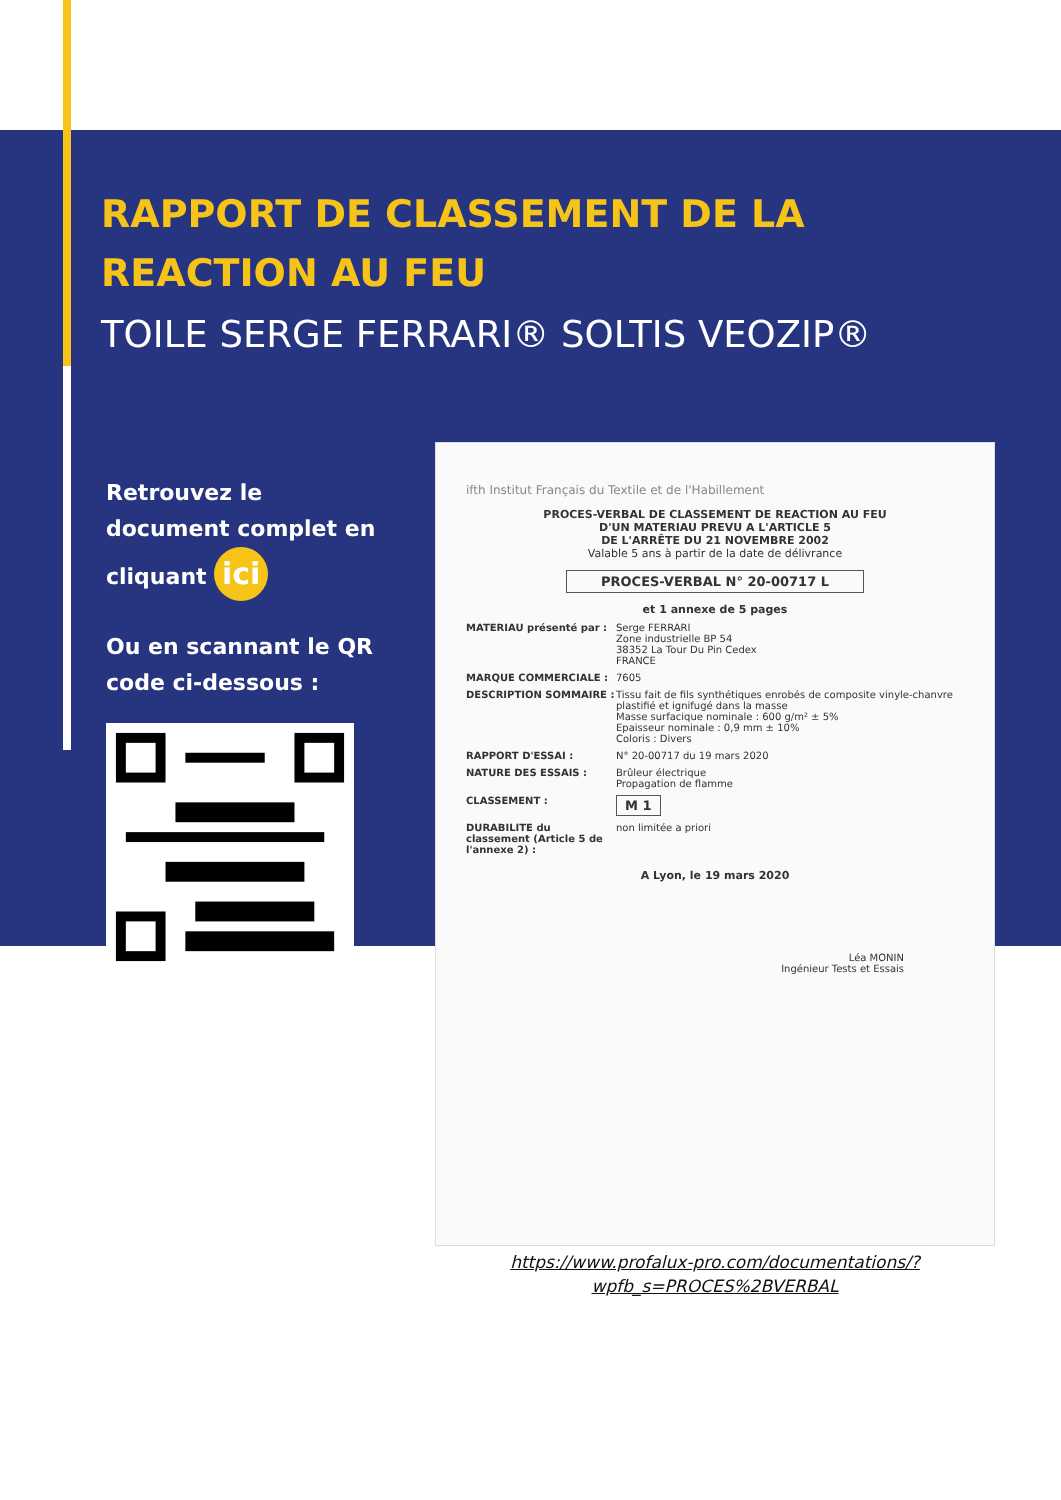RAPPORT DE CLASSEMENT DE LA
REACTION AU FEU
TOILE SERGE FERRARI® SOLTIS VEOZIP®
Retrouvez le document complet en cliquant ici
Ou en scannant le QR code ci-dessous :
ifth Institut Français du Textile et de l'Habillement
PROCES-VERBAL DE CLASSEMENT DE REACTION AU FEU
D'UN MATERIAU PREVU A L'ARTICLE 5
DE L'ARRÊTE DU 21 NOVEMBRE 2002
Valable 5 ans à partir de la date de délivrance
PROCES-VERBAL N° 20-00717 L
et 1 annexe de 5 pages
MATERIAU présenté par : Serge FERRARI
Zone industrielle BP 54
38352 La Tour Du Pin Cedex
FRANCE
MARQUE COMMERCIALE : 7605
DESCRIPTION SOMMAIRE : Tissu fait de fils synthétiques enrobés de composite vinyle-chanvre plastifié et ignifugé dans la masse
Masse surfacique nominale : 600 g/m² ± 5%
Epaisseur nominale : 0,9 mm ± 10%
Coloris : Divers
RAPPORT D'ESSAI : N° 20-00717 du 19 mars 2020
NATURE DES ESSAIS : Brûleur électrique
Propagation de flamme
CLASSEMENT : M 1
DURABILITE du classement (Article 5 de l'annexe 2) : non limitée a priori
A Lyon, le 19 mars 2020
Léa MONIN
Ingénieur Tests et Essais
https://www.profalux-pro.com/documentations/?wpfb_s=PROCES%2BVERBAL